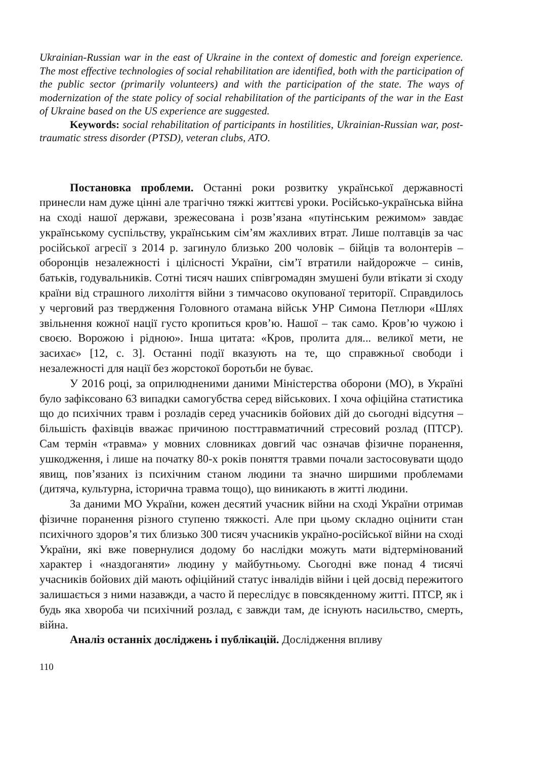Ukrainian-Russian war in the east of Ukraine in the context of domestic and foreign experience. The most effective technologies of social rehabilitation are identified, both with the participation of the public sector (primarily volunteers) and with the participation of the state. The ways of modernization of the state policy of social rehabilitation of the participants of the war in the East of Ukraine based on the US experience are suggested.
Keywords: social rehabilitation of participants in hostilities, Ukrainian-Russian war, post-traumatic stress disorder (PTSD), veteran clubs, ATO.
Постановка проблеми. Останні роки розвитку української державності принесли нам дуже цінні але трагічно тяжкі життєві уроки. Російсько-українська війна на сході нашої держави, зрежесована і розв’язана «путінським режимом» завдає українському суспільству, українським сім’ям жахливих втрат. Лише полтавців за час російської агресії з 2014 р. загинуло близько 200 чоловік – бійців та волонтерів – оборонців незалежності і цілісності України, сім’ї втратили найдорожче – синів, батьків, годувальників. Сотні тисяч наших співгромадян змушені були втікати зі сходу країни від страшного лихоліття війни з тимчасово окупованої території. Справдилось у черговий раз твердження Головного отамана військ УНР Симона Петлюри «Шлях звільнення кожної нації густо кропиться кров’ю. Нашої – так само. Кров’ю чужою і своєю. Ворожою і рідною». Інша цитата: «Кров, пролита для... великої мети, не засихає» [12, с. 3]. Останні події вказують на те, що справжньої свободи і незалежності для нації без жорстокої боротьби не буває.
У 2016 році, за оприлюдненими даними Міністерства оборони (МО), в Україні було зафіксовано 63 випадки самогубства серед військових. І хоча офіційна статистика що до психічних травм і розладів серед учасників бойових дій до сьогодні відсутня – більшість фахівців вважає причиною посттравматичний стресовий розлад (ПТСР). Сам термін «травма» у мовних словниках довгий час означав фізичне поранення, ушкодження, і лише на початку 80-х років поняття травми почали застосовувати щодо явищ, пов’язаних із психічним станом людини та значно ширшими проблемами (дитяча, культурна, історична травма тощо), що виникають в житті людини.
За даними МО України, кожен десятий учасник війни на сході України отримав фізичне поранення різного ступеню тяжкості. Але при цьому складно оцінити стан психічного здоров’я тих близько 300 тисяч учасників україно-російської війни на сході України, які вже повернулися додому бо наслідки можуть мати відтермінований характер і «наздоганяти» людину у майбутньому. Сьогодні вже понад 4 тисячі учасників бойових дій мають офіційний статус інвалідів війни і цей досвід пережитого залишається з ними назавжди, а часто й переслідує в повсякденному житті. ПТСР, як і будь яка хвороба чи психічний розлад, є завжди там, де існують насильство, смерть, війна.
Аналіз останніх досліджень і публікацій. Дослідження впливу
110